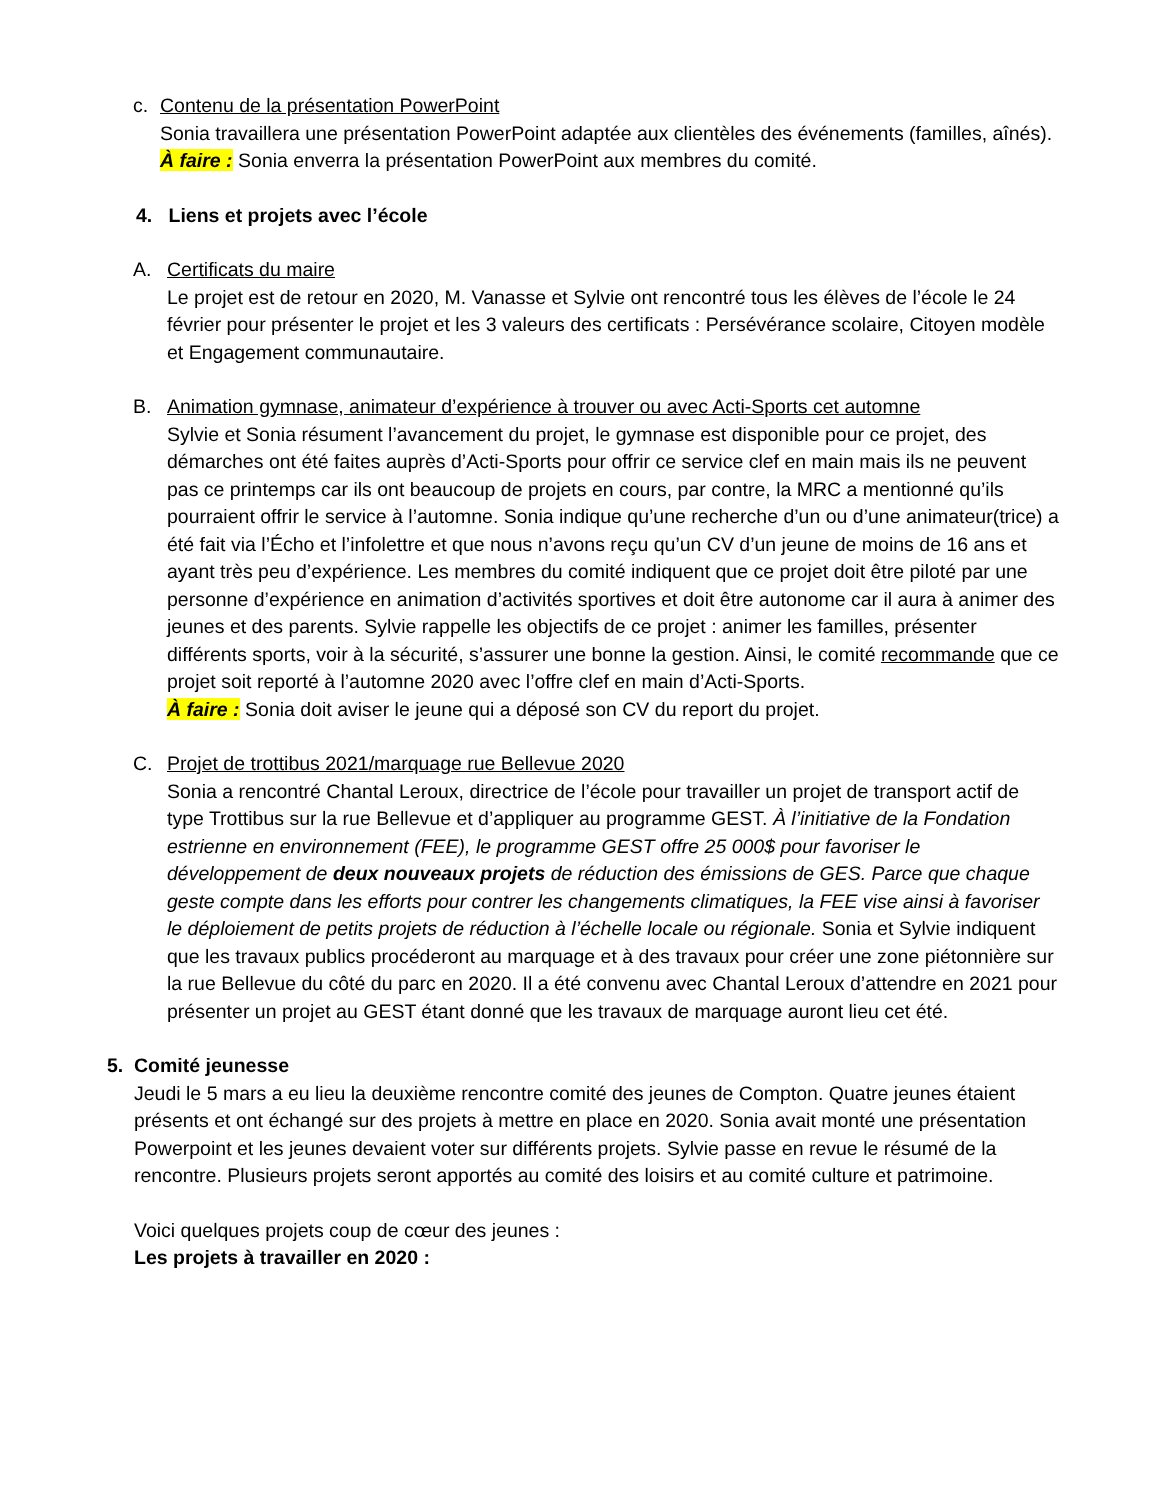c. Contenu de la présentation PowerPoint
Sonia travaillera une présentation PowerPoint adaptée aux clientèles des événements (familles, aînés).
À faire : Sonia enverra la présentation PowerPoint aux membres du comité.
4. Liens et projets avec l’école
A. Certificats du maire
Le projet est de retour en 2020, M. Vanasse et Sylvie ont rencontré tous les élèves de l’école le 24 février pour présenter le projet et les 3 valeurs des certificats : Persévérance scolaire, Citoyen modèle et Engagement communautaire.
B. Animation gymnase, animateur d’expérience à trouver ou avec Acti-Sports cet automne
Sylvie et Sonia résument l’avancement du projet, le gymnase est disponible pour ce projet, des démarches ont été faites auprès d’Acti-Sports pour offrir ce service clef en main mais ils ne peuvent pas ce printemps car ils ont beaucoup de projets en cours, par contre, la MRC a mentionné qu’ils pourraient offrir le service à l’automne. Sonia indique qu’une recherche d’un ou d’une animateur(trice) a été fait via l’Écho et l’infolettre et que nous n’avons reçu qu’un CV d’un jeune de moins de 16 ans et ayant très peu d’expérience. Les membres du comité indiquent que ce projet doit être piloté par une personne d’expérience en animation d’activités sportives et doit être autonome car il aura à animer des jeunes et des parents. Sylvie rappelle les objectifs de ce projet : animer les familles, présenter différents sports, voir à la sécurité, s’assurer une bonne la gestion. Ainsi, le comité recommande que ce projet soit reporté à l’automne 2020 avec l’offre clef en main d’Acti-Sports.
À faire : Sonia doit aviser le jeune qui a déposé son CV du report du projet.
C. Projet de trottibus 2021/marquage rue Bellevue 2020
Sonia a rencontré Chantal Leroux, directrice de l’école pour travailler un projet de transport actif de type Trottibus sur la rue Bellevue et d’appliquer au programme GEST. À l’initiative de la Fondation estrienne en environnement (FEE), le programme GEST offre 25 000$ pour favoriser le développement de deux nouveaux projets de réduction des émissions de GES. Parce que chaque geste compte dans les efforts pour contrer les changements climatiques, la FEE vise ainsi à favoriser le déploiement de petits projets de réduction à l’échelle locale ou régionale. Sonia et Sylvie indiquent que les travaux publics procéderont au marquage et à des travaux pour créer une zone piétonnière sur la rue Bellevue du côté du parc en 2020. Il a été convenu avec Chantal Leroux d’attendre en 2021 pour présenter un projet au GEST étant donné que les travaux de marquage auront lieu cet été.
5. Comité jeunesse
Jeudi le 5 mars a eu lieu la deuxième rencontre comité des jeunes de Compton. Quatre jeunes étaient présents et ont échangé sur des projets à mettre en place en 2020. Sonia avait monté une présentation Powerpoint et les jeunes devaient voter sur différents projets. Sylvie passe en revue le résumé de la rencontre. Plusieurs projets seront apportés au comité des loisirs et au comité culture et patrimoine.
Voici quelques projets coup de cœur des jeunes :
Les projets à travailler en 2020 :